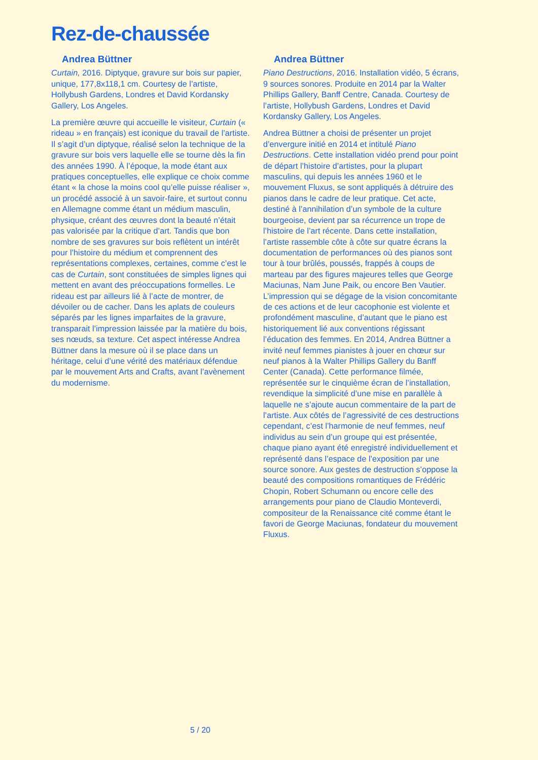Rez-de-chaussée
Andrea Büttner
Curtain, 2016. Diptyque, gravure sur bois sur papier, unique, 177,8x118,1 cm. Courtesy de l’artiste, Hollybush Gardens, Londres et David Kordansky Gallery, Los Angeles.
La première œuvre qui accueille le visiteur, Curtain (« rideau » en français) est iconique du travail de l’artiste. Il s’agit d’un diptyque, réalisé selon la technique de la gravure sur bois vers laquelle elle se tourne dès la fin des années 1990. À l’époque, la mode étant aux pratiques conceptuelles, elle explique ce choix comme étant « la chose la moins cool qu’elle puisse réaliser », un procédé associé à un savoir-faire, et surtout connu en Allemagne comme étant un médium masculin, physique, créant des œuvres dont la beauté n’était pas valorisée par la critique d’art. Tandis que bon nombre de ses gravures sur bois reflètent un intérêt pour l’histoire du médium et comprennent des représentations complexes, certaines, comme c’est le cas de Curtain, sont constituées de simples lignes qui mettent en avant des préoccupations formelles. Le rideau est par ailleurs lié à l’acte de montrer, de dévoiler ou de cacher. Dans les aplats de couleurs séparés par les lignes imparfaites de la gravure, transparait l’impression laissée par la matière du bois, ses nœuds, sa texture. Cet aspect intéresse Andrea Büttner dans la mesure où il se place dans un héritage, celui d’une vérité des matériaux défendue par le mouvement Arts and Crafts, avant l’avènement du modernisme.
Andrea Büttner
Piano Destructions, 2016. Installation vidéo, 5 écrans, 9 sources sonores. Produite en 2014 par la Walter Phillips Gallery, Banff Centre, Canada. Courtesy de l’artiste, Hollybush Gardens, Londres et David Kordansky Gallery, Los Angeles.
Andrea Büttner a choisi de présenter un projet d’envergure initié en 2014 et intitulé Piano Destructions. Cette installation vidéo prend pour point de départ l’histoire d’artistes, pour la plupart masculins, qui depuis les années 1960 et le mouvement Fluxus, se sont appliqués à détruire des pianos dans le cadre de leur pratique. Cet acte, destiné à l’annihilation d’un symbole de la culture bourgeoise, devient par sa récurrence un trope de l’histoire de l’art récente. Dans cette installation, l’artiste rassemble côte à côte sur quatre écrans la documentation de performances où des pianos sont tour à tour brûlés, poussés, frappés à coups de marteau par des figures majeures telles que George Maciunas, Nam June Paik, ou encore Ben Vautier. L’impression qui se dégage de la vision concomitante de ces actions et de leur cacophonie est violente et profondément masculine, d’autant que le piano est historiquement lié aux conventions régissant l’éducation des femmes. En 2014, Andrea Büttner a invité neuf femmes pianistes à jouer en chœur sur neuf pianos à la Walter Phillips Gallery du Banff Center (Canada). Cette performance filmée, représentée sur le cinquième écran de l’installation, revendique la simplicité d’une mise en parallèle à laquelle ne s’ajoute aucun commentaire de la part de l’artiste. Aux côtés de l’agressivité de ces destructions cependant, c’est l’harmonie de neuf femmes, neuf individus au sein d’un groupe qui est présentée, chaque piano ayant été enregistré individuellement et représenté dans l’espace de l’exposition par une source sonore. Aux gestes de destruction s’oppose la beauté des compositions romantiques de Frédéric Chopin, Robert Schumann ou encore celle des arrangements pour piano de Claudio Monteverdi, compositeur de la Renaissance cité comme étant le favori de George Maciunas, fondateur du mouvement Fluxus.
5 / 20